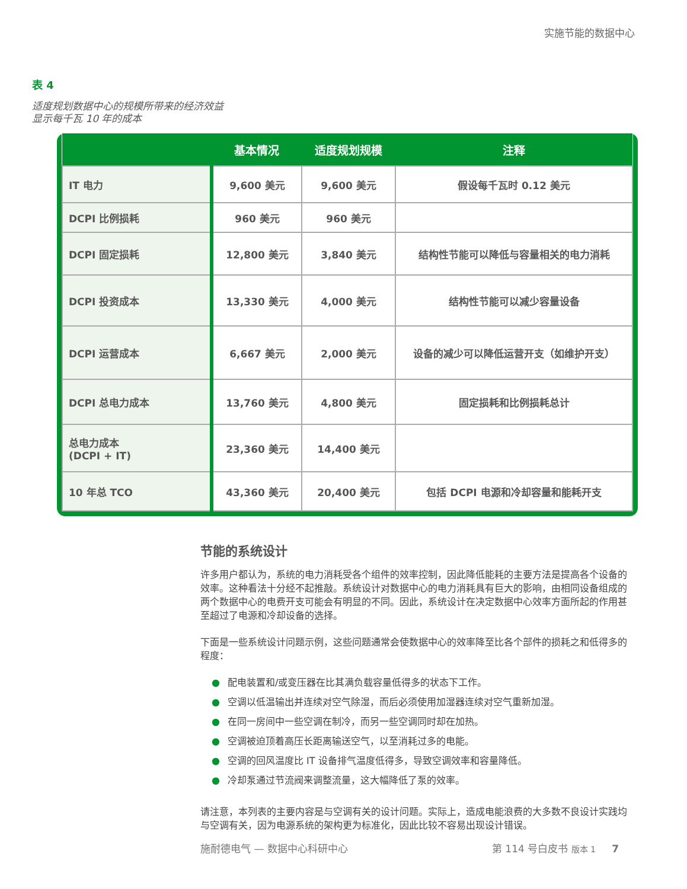实施节能的数据中心
表 4
适度规划数据中心的规模所带来的经济效益
显示每千瓦 10 年的成本
| | 基本情况 | 适度规划规模 | 注释 |
| --- | --- | --- | --- |
| IT 电力 | 9,600 美元 | 9,600 美元 | 假设每千瓦时 0.12 美元 |
| DCPI 比例损耗 | 960 美元 | 960 美元 | |
| DCPI 固定损耗 | 12,800 美元 | 3,840 美元 | 结构性节能可以降低与容量相关的电力消耗 |
| DCPI 投资成本 | 13,330 美元 | 4,000 美元 | 结构性节能可以减少容量设备 |
| DCPI 运营成本 | 6,667 美元 | 2,000 美元 | 设备的减少可以降低运营开支（如维护开支） |
| DCPI 总电力成本 | 13,760 美元 | 4,800 美元 | 固定损耗和比例损耗总计 |
| 总电力成本 (DCPI + IT) | 23,360 美元 | 14,400 美元 | |
| 10 年总 TCO | 43,360 美元 | 20,400 美元 | 包括 DCPI 电源和冷却容量和能耗开支 |
节能的系统设计
许多用户都认为，系统的电力消耗受各个组件的效率控制，因此降低能耗的主要方法是提高各个设备的效率。这种看法十分经不起推敲。系统设计对数据中心的电力消耗具有巨大的影响，由相同设备组成的两个数据中心的电费开支可能会有明显的不同。因此，系统设计在决定数据中心效率方面所起的作用甚至超过了电源和冷却设备的选择。
下面是一些系统设计问题示例，这些问题通常会使数据中心的效率降至比各个部件的损耗之和低得多的程度：
● 配电装置和/或变压器在比其满负载容量低得多的状态下工作。
● 空调以低温输出并连续对空气除湿，而后必须使用加湿器连续对空气重新加湿。
● 在同一房间中一些空调在制冷，而另一些空调同时却在加热。
● 空调被迫顶着高压长距离输送空气，以至消耗过多的电能。
● 空调的回风温度比 IT 设备排气温度低得多，导致空调效率和容量降低。
● 冷却泵通过节流阀来调整流量，这大幅降低了泵的效率。
请注意，本列表的主要内容是与空调有关的设计问题。实际上，造成电能浪费的大多数不良设计实践均与空调有关，因为电源系统的架构更为标准化，因此比较不容易出现设计错误。
施耐德电气 — 数据中心科研中心 第 114 号白皮书 版本 1 7